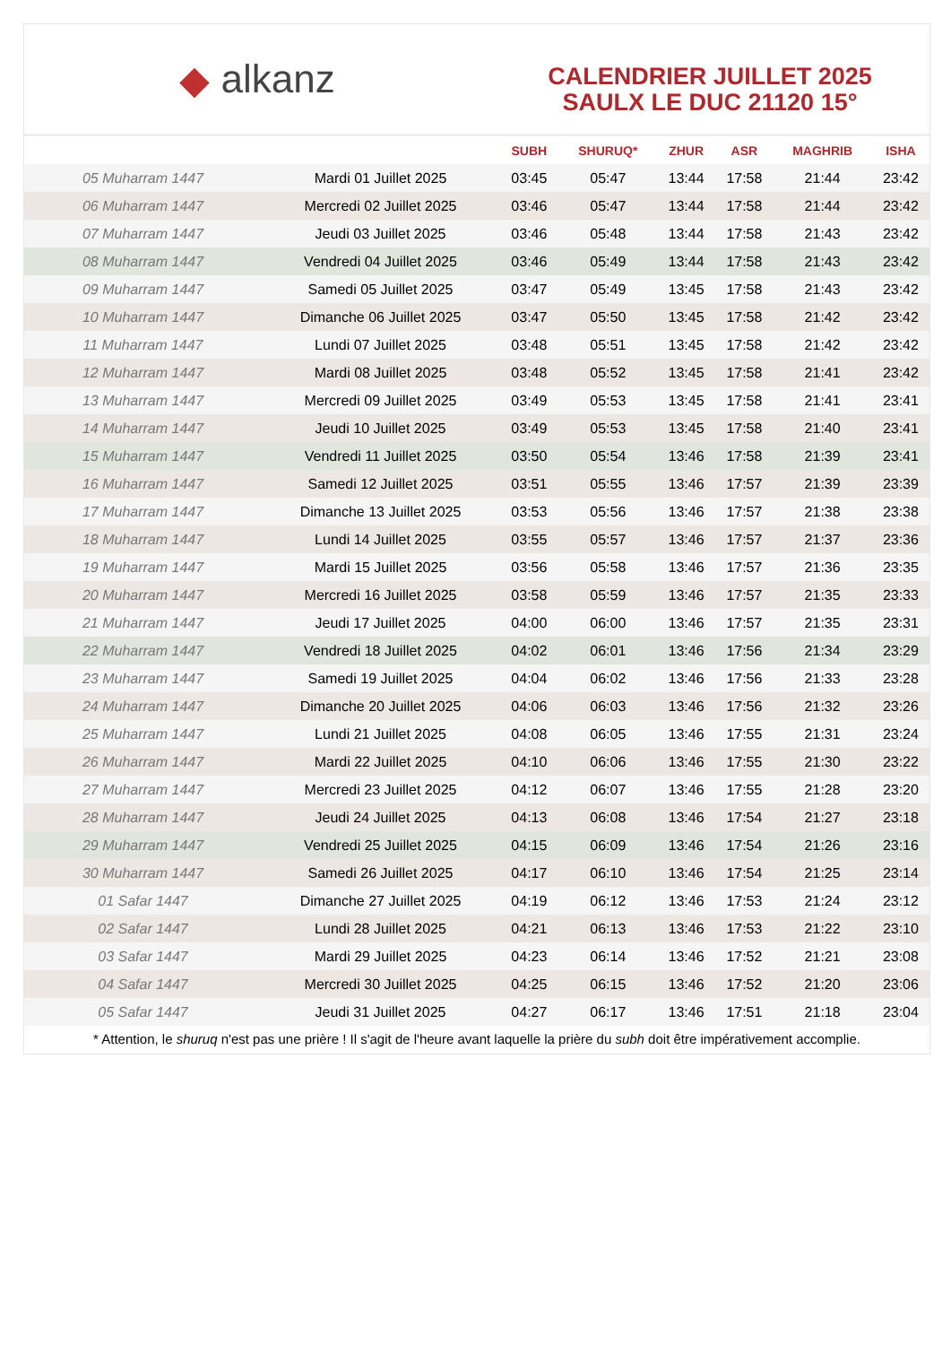◆ alkanz
CALENDRIER JUILLET 2025
SAULX LE DUC 21120 15°
| | | SUBH | SHURUQ* | ZHUR | ASR | MAGHRIB | ISHA |
| --- | --- | --- | --- | --- | --- | --- | --- |
| 05 Muharram 1447 | Mardi 01 Juillet 2025 | 03:45 | 05:47 | 13:44 | 17:58 | 21:44 | 23:42 |
| 06 Muharram 1447 | Mercredi 02 Juillet 2025 | 03:46 | 05:47 | 13:44 | 17:58 | 21:44 | 23:42 |
| 07 Muharram 1447 | Jeudi 03 Juillet 2025 | 03:46 | 05:48 | 13:44 | 17:58 | 21:43 | 23:42 |
| 08 Muharram 1447 | Vendredi 04 Juillet 2025 | 03:46 | 05:49 | 13:44 | 17:58 | 21:43 | 23:42 |
| 09 Muharram 1447 | Samedi 05 Juillet 2025 | 03:47 | 05:49 | 13:45 | 17:58 | 21:43 | 23:42 |
| 10 Muharram 1447 | Dimanche 06 Juillet 2025 | 03:47 | 05:50 | 13:45 | 17:58 | 21:42 | 23:42 |
| 11 Muharram 1447 | Lundi 07 Juillet 2025 | 03:48 | 05:51 | 13:45 | 17:58 | 21:42 | 23:42 |
| 12 Muharram 1447 | Mardi 08 Juillet 2025 | 03:48 | 05:52 | 13:45 | 17:58 | 21:41 | 23:42 |
| 13 Muharram 1447 | Mercredi 09 Juillet 2025 | 03:49 | 05:53 | 13:45 | 17:58 | 21:41 | 23:41 |
| 14 Muharram 1447 | Jeudi 10 Juillet 2025 | 03:49 | 05:53 | 13:45 | 17:58 | 21:40 | 23:41 |
| 15 Muharram 1447 | Vendredi 11 Juillet 2025 | 03:50 | 05:54 | 13:46 | 17:58 | 21:39 | 23:41 |
| 16 Muharram 1447 | Samedi 12 Juillet 2025 | 03:51 | 05:55 | 13:46 | 17:57 | 21:39 | 23:39 |
| 17 Muharram 1447 | Dimanche 13 Juillet 2025 | 03:53 | 05:56 | 13:46 | 17:57 | 21:38 | 23:38 |
| 18 Muharram 1447 | Lundi 14 Juillet 2025 | 03:55 | 05:57 | 13:46 | 17:57 | 21:37 | 23:36 |
| 19 Muharram 1447 | Mardi 15 Juillet 2025 | 03:56 | 05:58 | 13:46 | 17:57 | 21:36 | 23:35 |
| 20 Muharram 1447 | Mercredi 16 Juillet 2025 | 03:58 | 05:59 | 13:46 | 17:57 | 21:35 | 23:33 |
| 21 Muharram 1447 | Jeudi 17 Juillet 2025 | 04:00 | 06:00 | 13:46 | 17:57 | 21:35 | 23:31 |
| 22 Muharram 1447 | Vendredi 18 Juillet 2025 | 04:02 | 06:01 | 13:46 | 17:56 | 21:34 | 23:29 |
| 23 Muharram 1447 | Samedi 19 Juillet 2025 | 04:04 | 06:02 | 13:46 | 17:56 | 21:33 | 23:28 |
| 24 Muharram 1447 | Dimanche 20 Juillet 2025 | 04:06 | 06:03 | 13:46 | 17:56 | 21:32 | 23:26 |
| 25 Muharram 1447 | Lundi 21 Juillet 2025 | 04:08 | 06:05 | 13:46 | 17:55 | 21:31 | 23:24 |
| 26 Muharram 1447 | Mardi 22 Juillet 2025 | 04:10 | 06:06 | 13:46 | 17:55 | 21:30 | 23:22 |
| 27 Muharram 1447 | Mercredi 23 Juillet 2025 | 04:12 | 06:07 | 13:46 | 17:55 | 21:28 | 23:20 |
| 28 Muharram 1447 | Jeudi 24 Juillet 2025 | 04:13 | 06:08 | 13:46 | 17:54 | 21:27 | 23:18 |
| 29 Muharram 1447 | Vendredi 25 Juillet 2025 | 04:15 | 06:09 | 13:46 | 17:54 | 21:26 | 23:16 |
| 30 Muharram 1447 | Samedi 26 Juillet 2025 | 04:17 | 06:10 | 13:46 | 17:54 | 21:25 | 23:14 |
| 01 Safar 1447 | Dimanche 27 Juillet 2025 | 04:19 | 06:12 | 13:46 | 17:53 | 21:24 | 23:12 |
| 02 Safar 1447 | Lundi 28 Juillet 2025 | 04:21 | 06:13 | 13:46 | 17:53 | 21:22 | 23:10 |
| 03 Safar 1447 | Mardi 29 Juillet 2025 | 04:23 | 06:14 | 13:46 | 17:52 | 21:21 | 23:08 |
| 04 Safar 1447 | Mercredi 30 Juillet 2025 | 04:25 | 06:15 | 13:46 | 17:52 | 21:20 | 23:06 |
| 05 Safar 1447 | Jeudi 31 Juillet 2025 | 04:27 | 06:17 | 13:46 | 17:51 | 21:18 | 23:04 |
* Attention, le shuruq n'est pas une prière ! Il s'agit de l'heure avant laquelle la prière du subh doit être impérativement accomplie.